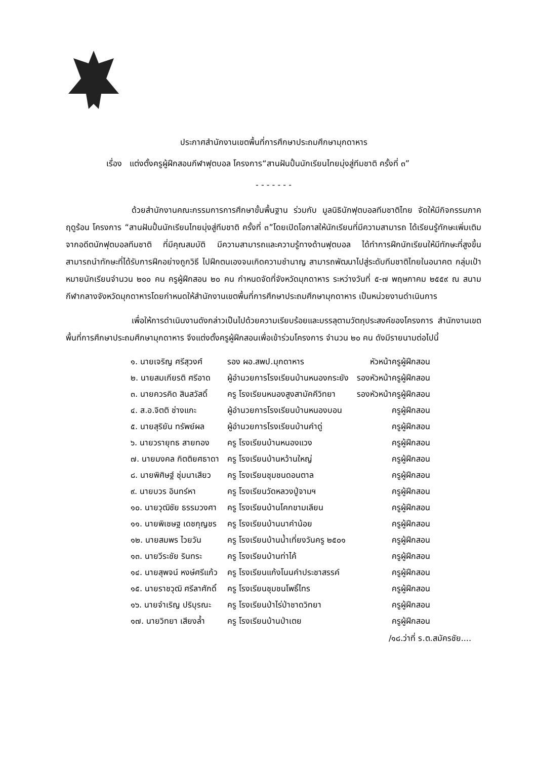ประกาศสำนักงานเขตพื้นที่การศึกษาประถมศึกษามุกดาหาร
เรื่อง แต่งตั้งครูผู้ฝึกสอนกีฬาฟุตบอล โครงการ“สานฝันปั้นนักเรียนไทยมุ่งสู่ทีมชาติ ครั้งที่ ๓”
- - - - - - -
ด้วยสำนักงานคณะกรรมการการศึกษาขั้นพื้นฐาน ร่วมกับ มูลนิธินักฟุตบอลทีมชาติไทย จัดให้มีกิจกรรมภาคฤดูร้อน โครงการ “สานฝันปั้นนักเรียนไทยมุ่งสู่ทีมชาติ ครั้งที่ ๓”โดยเปิดโอกาสให้นักเรียนที่มีความสามารถ ได้เรียนรู้ทักษะเพิ่มเติมจากอดีตนักฟุตบอลทีมชาติ ที่มีคุณสมบัติ มีความสามารถและความรู้ทางด้านฟุตบอล ได้ทำการฝึกนักเรียนให้มีทักษะที่สูงขึ้น สามารถนำทักษะที่ได้รับการฝึกอย่างถูกวิธี ไปฝึกตนเองจนเกิดความชำนาญ สามารถพัฒนาไปสู่ระดับทีมชาติไทยในอนาคต กลุ่มเป้าหมายนักเรียนจำนวน ๒๐๐ คน ครูผู้ฝึกสอน ๒๐ คน กำหนดจัดที่จังหวัดมุกดาหาร ระหว่างวันที่ ๕-๗ พฤษภาคม ๒๕๕๙ ณ สนามกีฬากลางจังหวัดมุกดาหารโดยกำหนดให้สำนักงานเขตพื้นที่การศึกษาประถมศึกษามุกดาหาร เป็นหน่วยงานดำเนินการ
เพื่อให้การดำเนินงานดังกล่าวเป็นไปด้วยความเรียบร้อยและบรรลุตามวัตถุประสงค์ของโครงการ สำนักงานเขตพื้นที่การศึกษาประถมศึกษามุกดาหาร จึงแต่งตั้งครูผู้ฝึกสอนเพื่อเข้าร่วมโครงการ จำนวน ๒๐ คน ดังมีรายนามต่อไปนี้
| ๑. นายเจริญ ศรีสุวงศ์ | รอง ผอ.สพป.มุกดาหาร | หัวหน้าครูผู้ฝึกสอน |
| ๒. นายสมเกียรติ ศรีอาด | ผู้อำนวยการโรงเรียนบ้านหนองกระยัง | รองหัวหน้าครูผู้ฝึกสอน |
| ๓. นายควรคิด สินสวัสดิ์ | ครู โรงเรียนหนองสูงสามัคคีวิทยา | รองหัวหน้าครูผู้ฝึกสอน |
| ๔. ส.อ.จิตติ ช่างแกะ | ผู้อำนวยการโรงเรียนบ้านหนองบอน | ครูผู้ฝึกสอน |
| ๕. นายสุริยัน ทรัพย์ผล | ผู้อำนวยการโรงเรียนบ้านคำดู่ | ครูผู้ฝึกสอน |
| ๖. นายวรายุทธ สายทอง | ครู โรงเรียนบ้านหนองแวง | ครูผู้ฝึกสอน |
| ๗. นายมงคล กิตติยศธาดา | ครู โรงเรียนบ้านหว้านใหญ่ | ครูผู้ฝึกสอน |
| ๘. นายพิศิษฐ์ ชุ่มนาเสียว | ครู โรงเรียนชุมชนดอนตาล | ครูผู้ฝึกสอน |
| ๙. นายบวร อินทร์หา | ครู โรงเรียนวัดหลวงปู่จามฯ | ครูผู้ฝึกสอน |
| ๑๐. นายวุฒิชัย ธรรมวงศา | ครู โรงเรียนบ้านโคกขามเลียน | ครูผู้ฝึกสอน |
| ๑๑. นายพิเชษฐ เดชกุญชร | ครู โรงเรียนบ้านนาคำน้อย | ครูผู้ฝึกสอน |
| ๑๒. นายสมพร ไวยวัน | ครู โรงเรียนบ้านน้ำเที่ยงวันครู ๒๕๐๑ | ครูผู้ฝึกสอน |
| ๑๓. นายวีระชัย รินทระ | ครู โรงเรียนบ้านท่าไค้ | ครูผู้ฝึกสอน |
| ๑๔. นายสุพจน์ หงษ์ศรีแก้ว | ครู โรงเรียนแก้งโนนคำประชาสรรค์ | ครูผู้ฝึกสอน |
| ๑๕. นายราชวุฒิ ศรีลาศักดิ์ | ครู โรงเรียนชุมชนโพธิ์ไทร | ครูผู้ฝึกสอน |
| ๑๖. นายจำเริญ ปริบุรณะ | ครู โรงเรียนป่าไร่ป่าชาดวิทยา | ครูผู้ฝึกสอน |
| ๑๗. นายวิทยา เสียงล้ำ | ครู โรงเรียนบ้านป่าเตย | ครูผู้ฝึกสอน |
/๑๘.ว่าที่ ร.ต.สมัครชัย....